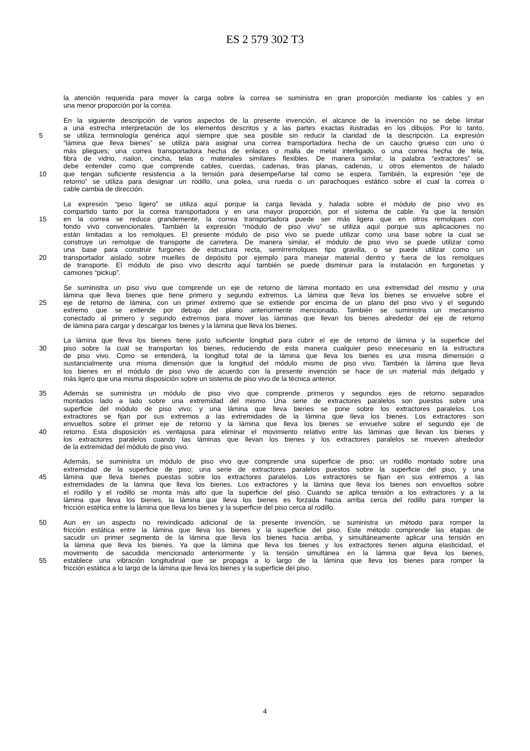ES 2 579 302 T3
la atención requerida para mover la carga sobre la correa se suministra en gran proporción mediante los cables y en
una menor proporción por la correa.
En la siguiente descripción de varios aspectos de la presente invención, el alcance de la invención no se debe limitar
a una estrecha interpretación de los elementos descritos y a las partes exactas ilustradas en los dibujos. Por lo tanto,
5 se utiliza terminología genérica aquí siempre que sea posible sin reducir la claridad de la descripción. La expresión
“lámina que lleva bienes” se utiliza para asignar una correa transportadora hecha de un caucho grueso con uno o
más pliegues; una correa transportadora hecha de enlaces o malla de metal interligado, o una correa hecha de tela,
fibra de vidrio, nailon, cincha, telas o materiales similares flexibles. De manera similar, la palabra “extractores” se
debe entender como que comprende cables, cuerdas, cadenas, tiras planas, cadenas, u otros elementos de halado
10 que tengan suficiente resistencia a la tensión para desempeñarse tal como se espera. También, la expresión “eje de
retorno” se utiliza para designar un rodillo, una polea, una rueda o un parachoques estático sobre el cual la correa o
cable cambia de dirección.
La expresión “peso ligero” se utiliza aquí porque la carga llevada y halada sobre el módulo de piso vivo es
compartido tanto por la correa transportadora y en una mayor proporción, por el sistema de cable. Ya que la tensión
15 en la correa se reduce grandemente, la correa transportadora puede ser más ligera que en otros remolques con
fondo vivo convencionales. También la expresión “módulo de piso vivo” se utiliza aquí porque sus aplicaciones no
están limitadas a los remolques. El presente módulo de piso vivo se puede utilizar como una base sobre la cual se
construye un remolque de transporte de carretera. De manera similar, el módulo de piso vivo se puede utilizar como
una base para construir furgones de estructura recta, semirremolques tipo gravilla, o se puede utilizar como un
20 transportador aislado sobre muelles de depósito por ejemplo para manejar material dentro y fuera de los remolques
de transporte. El módulo de piso vivo descrito aquí también se puede disminuir para la instalación en furgonetas y
camiones “pickup”.
Se suministra un piso vivo que comprende un eje de retorno de lámina montado en una extremidad del mismo y una
lámina que lleva bienes que tiene primero y segundo extremos. La lámina que lleva los bienes se envuelve sobre el
25 eje de retorno de lámina, con un primer extremo que se extiende por encima de un plano del piso vivo y el segundo
extremo que se extiende por debajo del plano anteriormente mencionado. También se suministra un mecanismo
conectado al primero y segundo extremos para mover las láminas que llevan los bienes alrededor del eje de retorno
de lámina para cargar y descargar los bienes y la lámina que lleva los bienes.
La lámina que lleva los bienes tiene justo suficiente longitud para cubrir el eje de retorno de lámina y la superficie del
30 piso sobre la cual se transportan los bienes, reduciendo de esta manera cualquier peso innecesario en la estructura
de piso vivo. Como se entenderá, la longitud total de la lámina que lleva los bienes es una misma dimensión o
sustancialmente una misma dimensión que la longitud del módulo mismo de piso vivo. También la lámina que lleva
los bienes en el módulo de piso vivo de acuerdo con la presente invención se hace de un material más delgado y
más ligero que una misma disposición sobre un sistema de piso vivo de la técnica anterior.
35 Además se suministra un módulo de piso vivo que comprende primeros y segundos ejes de retorno separados
montados lado a lado sobre una extremidad del mismo. Una serie de extractores paralelos son puestos sobre una
superficie del módulo de piso vivo; y una lámina que lleva bienes se pone sobre los extractores paralelos. Los
extractores se fijan por sus extremos a las extremidades de la lámina que lleva los bienes. Los extractores son
envueltos sobre el primer eje de retorno y la lámina que lleva los bienes se envuelve sobre el segundo eje de
40 retorno. Esta disposición es ventajosa para eliminar el movimiento relativo entre las láminas que llevan los bienes y
los extractores paralelos cuando las láminas que llevan los bienes y los extractores paralelos se mueven alrededor
de la extremidad del módulo de piso vivo.
Además, se suministra un módulo de piso vivo que comprende una superficie de piso; un rodillo montado sobre una
extremidad de la superficie de piso; una serie de extractores paralelos puestos sobre la superficie del piso, y una
45 lámina que lleva bienes puestas sobre los extractores paralelos. Los extractores se fijan en sus extremos a las
extremidades de la lámina que lleva los bienes. Los extractores y la lámina que lleva los bienes son envueltos sobre
el rodillo y el rodillo se monta más alto que la superficie del piso. Cuando se aplica tensión a los extractores y a la
lámina que lleva los bienes, la lámina que lleva los bienes es forzada hacia arriba cerca del rodillo para romper la
fricción estética entre la lámina que lleva los bienes y la superficie del piso cerca al rodillo.
50 Aun en un aspecto no reivindicado adicional de la presente invención, se suministra un método para romper la
fricción estática entre la lámina que lleva los bienes y la superficie del piso. Este método comprende las etapas de
sacudir un primer segmento de la lámina que lleva los bienes hacia arriba, y simultáneamente aplicar una tensión en
la lámina que lleva los bienes. Ya que la lámina que lleva los bienes y los extractores tienen alguna elasticidad, el
movimiento de sacudida mencionado anteriormente y la tensión simultánea en la lámina que lleva los bienes,
55 establece una vibración longitudinal que se propaga a lo largo de la lámina que lleva los bienes para romper la
fricción estática a lo largo de la lámina que lleva los bienes y la superficie del piso.
4